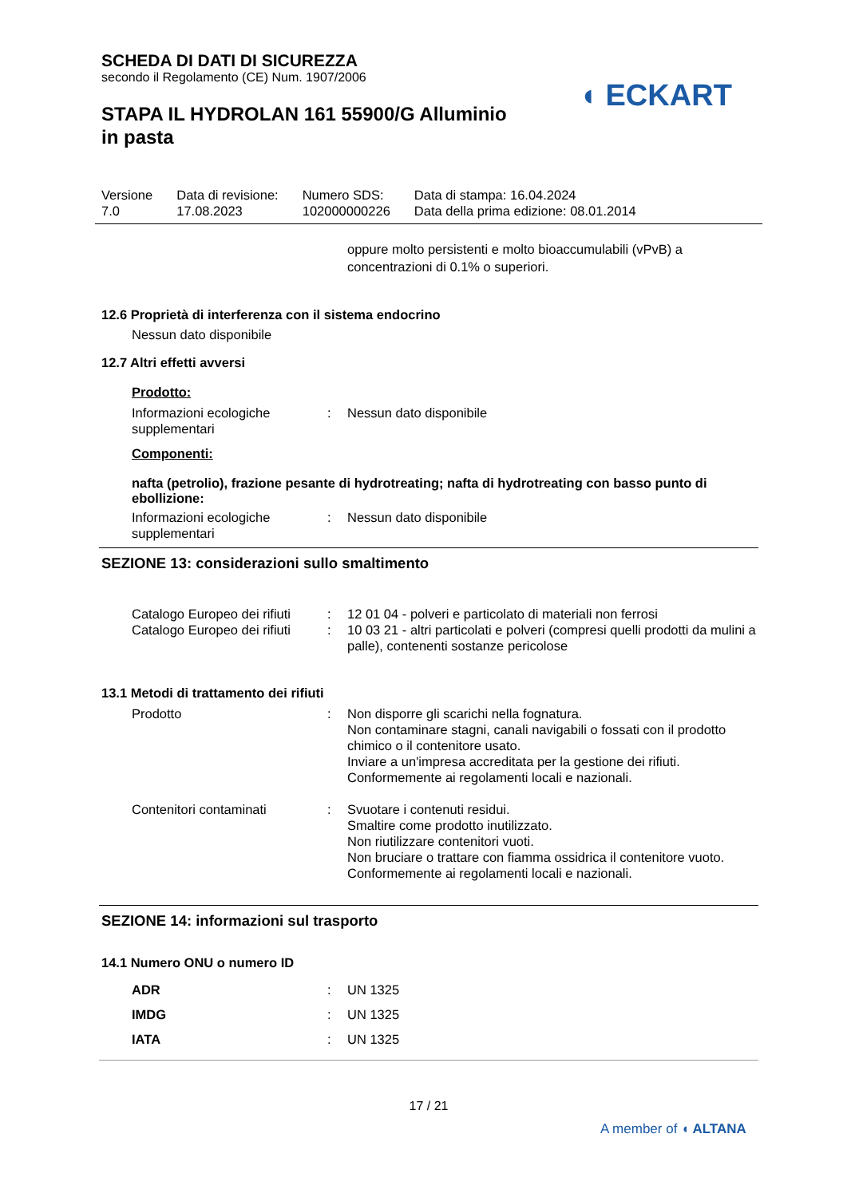◖ ECKART
SCHEDA DI DATI DI SICUREZZA
secondo il Regolamento (CE) Num. 1907/2006
STAPA IL HYDROLAN 161 55900/G Alluminio
in pasta
| Versione 7.0 | Data di revisione: 17.08.2023 | Numero SDS: 102000000226 | Data di stampa: 16.04.2024 Data della prima edizione: 08.01.2014 |
oppure molto persistenti e molto bioaccumulabili (vPvB) a concentrazioni di 0.1% o superiori.
12.6 Proprietà di interferenza con il sistema endocrino
Nessun dato disponibile
12.7 Altri effetti avversi
Prodotto:
| Informazioni ecologiche supplementari | : | Nessun dato disponibile |
Componenti:
nafta (petrolio), frazione pesante di hydrotreating; nafta di hydrotreating con basso punto di ebollizione:
| Informazioni ecologiche supplementari | : | Nessun dato disponibile |
SEZIONE 13: considerazioni sullo smaltimento
| Catalogo Europeo dei rifiuti | : | 12 01 04 - polveri e particolato di materiali non ferrosi |
| Catalogo Europeo dei rifiuti | : | 10 03 21 - altri particolati e polveri (compresi quelli prodotti da mulini a palle), contenenti sostanze pericolose |
13.1 Metodi di trattamento dei rifiuti
| Prodotto | : | Non disporre gli scarichi nella fognatura. Non contaminare stagni, canali navigabili o fossati con il prodotto chimico o il contenitore usato. Inviare a un'impresa accreditata per la gestione dei rifiuti. Conformemente ai regolamenti locali e nazionali. |
| Contenitori contaminati | : | Svuotare i contenuti residui. Smaltire come prodotto inutilizzato. Non riutilizzare contenitori vuoti. Non bruciare o trattare con fiamma ossidrica il contenitore vuoto. Conformemente ai regolamenti locali e nazionali. |
SEZIONE 14: informazioni sul trasporto
14.1 Numero ONU o numero ID
| ADR | : | UN 1325 |
| IMDG | : | UN 1325 |
| IATA | : | UN 1325 |
17 / 21
A member of ◖ ALTANA